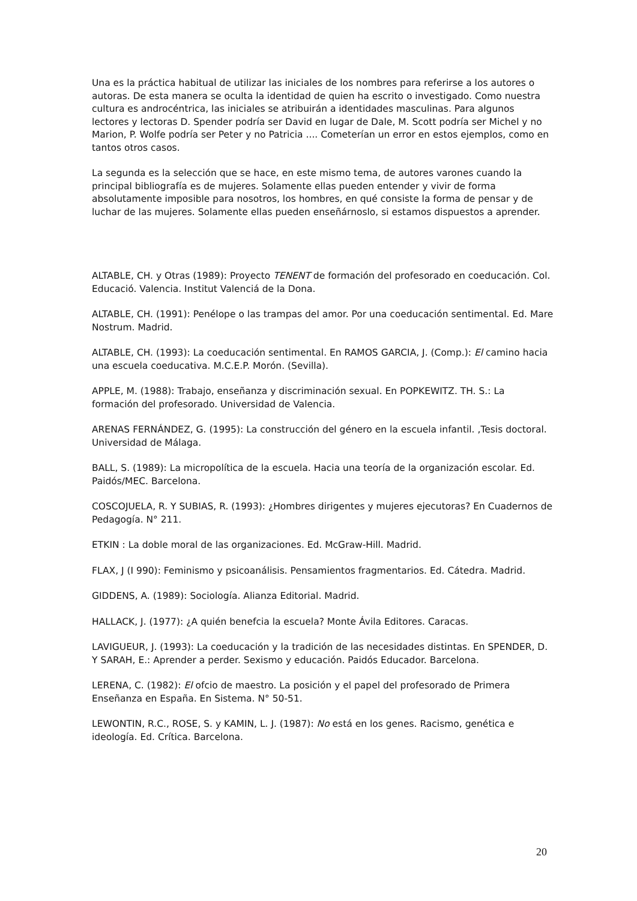Una es la práctica habitual de utilizar las iniciales de los nombres para referirse a los autores o autoras. De esta manera se oculta la identidad de quien ha escrito o investigado. Como nuestra cultura es androcéntrica, las iniciales se atribuirán a identidades masculinas. Para algunos lectores y lectoras D. Spender podría ser David en lugar de Dale, M. Scott podría ser Michel y no Marion, P. Wolfe podría ser Peter y no Patricia .... Cometerían un error en estos ejemplos, como en tantos otros casos.
La segunda es la selección que se hace, en este mismo tema, de autores varones cuando la principal bibliografía es de mujeres. Solamente ellas pueden entender y vivir de forma absolutamente imposible para nosotros, los hombres, en qué consiste la forma de pensar y de luchar de las mujeres. Solamente ellas pueden enseñárnoslo, si estamos dispuestos a aprender.
ALTABLE, CH. y Otras (1989): Proyecto TENENT de formación del profesorado en coeducación. Col. Educació. Valencia. Institut Valenciá de la Dona.
ALTABLE, CH. (1991): Penélope o las trampas del amor. Por una coeducación sentimental. Ed. Mare Nostrum. Madrid.
ALTABLE, CH. (1993): La coeducación sentimental. En RAMOS GARCIA, J. (Comp.): El camino hacia una escuela coeducativa. M.C.E.P. Morón. (Sevilla).
APPLE, M. (1988): Trabajo, enseñanza y discriminación sexual. En POPKEWITZ. TH. S.: La formación del profesorado. Universidad de Valencia.
ARENAS FERNÁNDEZ, G. (1995): La construcción del género en la escuela infantil. ,Tesis doctoral. Universidad de Málaga.
BALL, S. (1989): La micropolítica de la escuela. Hacia una teoría de la organización escolar. Ed. Paidós/MEC. Barcelona.
COSCOJUELA, R. Y SUBIAS, R. (1993): ¿Hombres dirigentes y mujeres ejecutoras? En Cuadernos de Pedagogía. N° 211.
ETKIN : La doble moral de las organizaciones. Ed. McGraw-Hill. Madrid.
FLAX, J (I 990): Feminismo y psicoanálisis. Pensamientos fragmentarios. Ed. Cátedra. Madrid.
GIDDENS, A. (1989): Sociología. Alianza Editorial. Madrid.
HALLACK, J. (1977): ¿A quién benefcia la escuela? Monte Ávila Editores. Caracas.
LAVIGUEUR, J. (1993): La coeducación y la tradición de las necesidades distintas. En SPENDER, D. Y SARAH, E.: Aprender a perder. Sexismo y educación. Paidós Educador. Barcelona.
LERENA, C. (1982): El ofcio de maestro. La posición y el papel del profesorado de Primera Enseñanza en España. En Sistema. N° 50-51.
LEWONTIN, R.C., ROSE, S. y KAMIN, L. J. (1987): No está en los genes. Racismo, genética e ideología. Ed. Crítica. Barcelona.
20